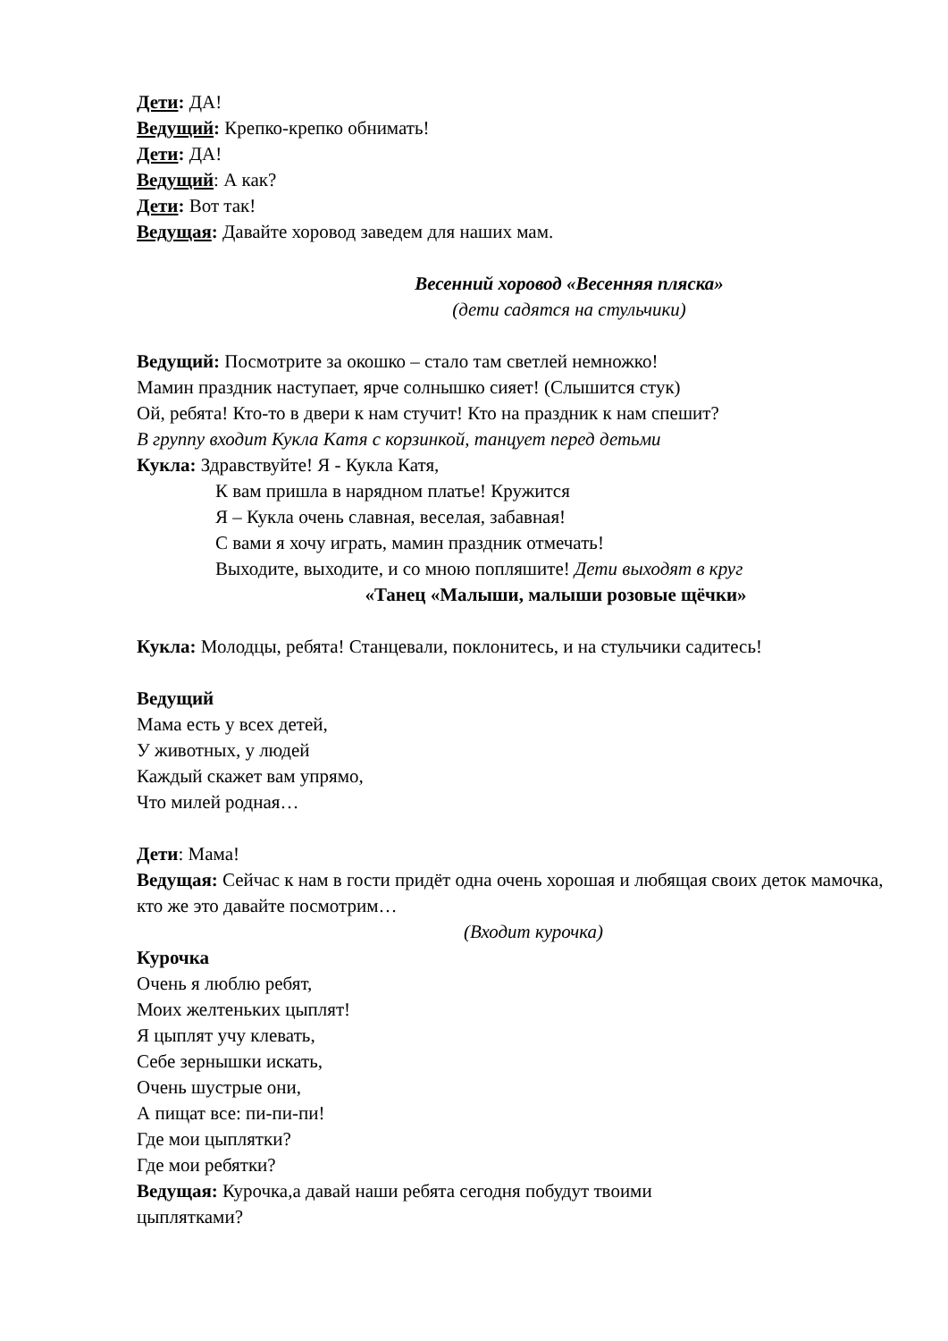Дети: ДА!
Ведущий: Крепко-крепко обнимать!
Дети: ДА!
Ведущий: А как?
Дети: Вот так!
Ведущая: Давайте хоровод заведем для наших мам.
Весенний хоровод «Весенняя пляска»
(дети садятся на стульчики)
Ведущий: Посмотрите за окошко – стало там светлей немножко!
Мамин праздник наступает, ярче солнышко сияет! (Слышится стук)
Ой, ребята! Кто-то в двери к нам стучит! Кто на праздник к нам спешит?
В группу входит Кукла Катя с корзинкой, танцует перед детьми
Кукла: Здравствуйте! Я - Кукла Катя,
К вам пришла в нарядном платье! Кружится
Я – Кукла очень славная, веселая, забавная!
С вами я хочу играть, мамин праздник отмечать!
Выходите, выходите, и со мною попляшите! Дети выходят в круг
«Танец «Малыши, малыши розовые щёчки»
Кукла: Молодцы, ребята! Станцевали, поклонитесь, и на стульчики садитесь!
Ведущий
Мама есть у всех детей,
У животных, у людей
Каждый скажет вам упрямо,
Что милей родная…
Дети: Мама!
Ведущая: Сейчас к нам в гости придёт одна очень хорошая и любящая своих деток мамочка, кто же это давайте посмотрим…
(Входит курочка)
Курочка
Очень я люблю ребят,
Моих желтеньких цыплят!
Я цыплят учу клевать,
Себе зернышки искать,
Очень шустрые они,
А пищат все: пи-пи-пи!
Где мои цыплятки?
Где мои ребятки?
Ведущая: Курочка,а давай наши ребята сегодня побудут твоими
цыплятками?